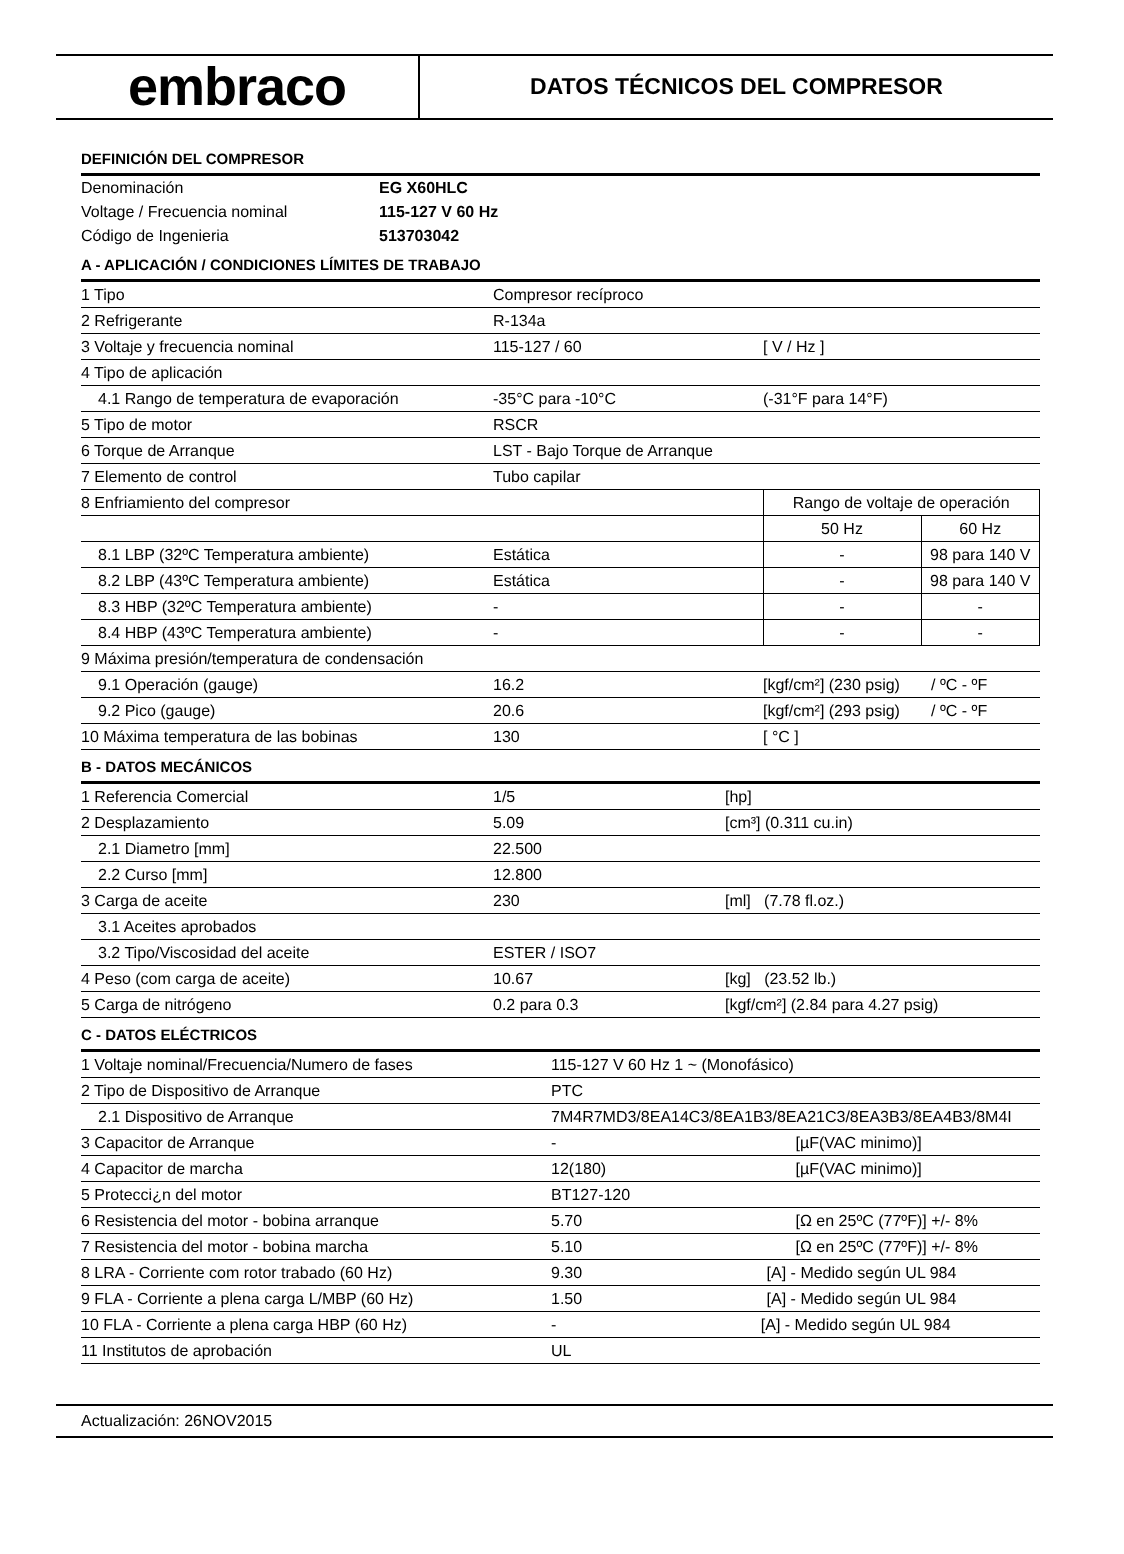embraco
DATOS TÉCNICOS DEL COMPRESOR
DEFINICIÓN DEL COMPRESOR
| Denominación | EG X60HLC |
| Voltage / Frecuencia nominal | 115-127 V 60 Hz |
| Código de Ingenieria | 513703042 |
A - APLICACIÓN / CONDICIONES LÍMITES DE TRABAJO
| 1 Tipo | Compresor recíproco | | |
| 2 Refrigerante | R-134a | | |
| 3 Voltaje y frecuencia nominal | 115-127 / 60 | [ V / Hz ] | |
| 4 Tipo de aplicación | | | |
| 4.1 Rango de temperatura de evaporación | -35°C para -10°C | (-31°F para 14°F) | |
| 5 Tipo de motor | RSCR | | |
| 6 Torque de Arranque | LST - Bajo Torque de Arranque | | |
| 7 Elemento de control | Tubo capilar | | |
| 8 Enfriamiento del compresor | | Rango de voltaje de operación | |
| | | 50 Hz | 60 Hz |
| 8.1 LBP (32ºC Temperatura ambiente) | Estática | - | 98 para 140 V |
| 8.2 LBP (43ºC Temperatura ambiente) | Estática | - | 98 para 140 V |
| 8.3 HBP (32ºC Temperatura ambiente) | - | - | - |
| 8.4 HBP (43ºC Temperatura ambiente) | - | - | - |
| 9 Máxima presión/temperatura de condensación | | | |
| 9.1 Operación (gauge) | 16.2 | [kgf/cm²] (230 psig) / ºC - ºF | |
| 9.2 Pico (gauge) | 20.6 | [kgf/cm²] (293 psig) / ºC - ºF | |
| 10 Máxima temperatura de las bobinas | 130 | [ °C ] | |
B - DATOS MECÁNICOS
| 1 Referencia Comercial | 1/5 | [hp] |
| 2 Desplazamiento | 5.09 | [cm³] (0.311 cu.in) |
| 2.1 Diametro [mm] | 22.500 | |
| 2.2 Curso [mm] | 12.800 | |
| 3 Carga de aceite | 230 | [ml] (7.78 fl.oz.) |
| 3.1 Aceites aprobados | | |
| 3.2 Tipo/Viscosidad del aceite | ESTER / ISO7 | |
| 4 Peso (com carga de aceite) | 10.67 | [kg] (23.52 lb.) |
| 5 Carga de nitrógeno | 0.2 para 0.3 | [kgf/cm²] (2.84 para 4.27 psig) |
C - DATOS ELÉCTRICOS
| 1 Voltaje nominal/Frecuencia/Numero de fases | 115-127 V 60 Hz 1 ~ (Monofásico) | |
| 2 Tipo de Dispositivo de Arranque | PTC | |
| 2.1 Dispositivo de Arranque | 7M4R7MD3/8EA14C3/8EA1B3/8EA21C3/8EA3B3/8EA4B3/8M4I | |
| 3 Capacitor de Arranque | - | [µF(VAC minimo)] |
| 4 Capacitor de marcha | 12(180) | [µF(VAC minimo)] |
| 5 Protecci¿n del motor | BT127-120 | |
| 6 Resistencia del motor - bobina arranque | 5.70 | [Ω en 25ºC (77ºF)] +/- 8% |
| 7 Resistencia del motor - bobina marcha | 5.10 | [Ω en 25ºC (77ºF)] +/- 8% |
| 8 LRA - Corriente com rotor trabado (60 Hz) | 9.30 [A] - Medido según UL 984 | |
| 9 FLA - Corriente a plena carga L/MBP (60 Hz) | 1.50 [A] - Medido según UL 984 | |
| 10 FLA - Corriente a plena carga HBP (60 Hz) | - [A] - Medido según UL 984 | |
| 11 Institutos de aprobación | UL | |
Actualización: 26NOV2015